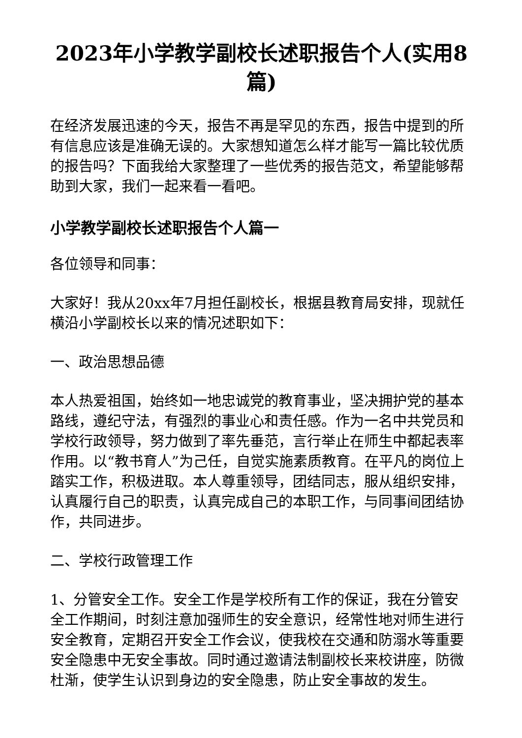2023年小学教学副校长述职报告个人(实用8篇)
在经济发展迅速的今天，报告不再是罕见的东西，报告中提到的所有信息应该是准确无误的。大家想知道怎么样才能写一篇比较优质的报告吗？下面我给大家整理了一些优秀的报告范文，希望能够帮助到大家，我们一起来看一看吧。
小学教学副校长述职报告个人篇一
各位领导和同事：
大家好！我从20xx年7月担任副校长，根据县教育局安排，现就任横沿小学副校长以来的情况述职如下：
一、政治思想品德
本人热爱祖国，始终如一地忠诚党的教育事业，坚决拥护党的基本路线，遵纪守法，有强烈的事业心和责任感。作为一名中共党员和学校行政领导，努力做到了率先垂范，言行举止在师生中都起表率作用。以“教书育人”为己任，自觉实施素质教育。在平凡的岗位上踏实工作，积极进取。本人尊重领导，团结同志，服从组织安排，认真履行自己的职责，认真完成自己的本职工作，与同事间团结协作，共同进步。
二、学校行政管理工作
1、分管安全工作。安全工作是学校所有工作的保证，我在分管安全工作期间，时刻注意加强师生的安全意识，经常性地对师生进行安全教育，定期召开安全工作会议，使我校在交通和防溺水等重要安全隐患中无安全事故。同时通过邀请法制副校长来校讲座，防微杜渐，使学生认识到身边的安全隐患，防止安全事故的发生。